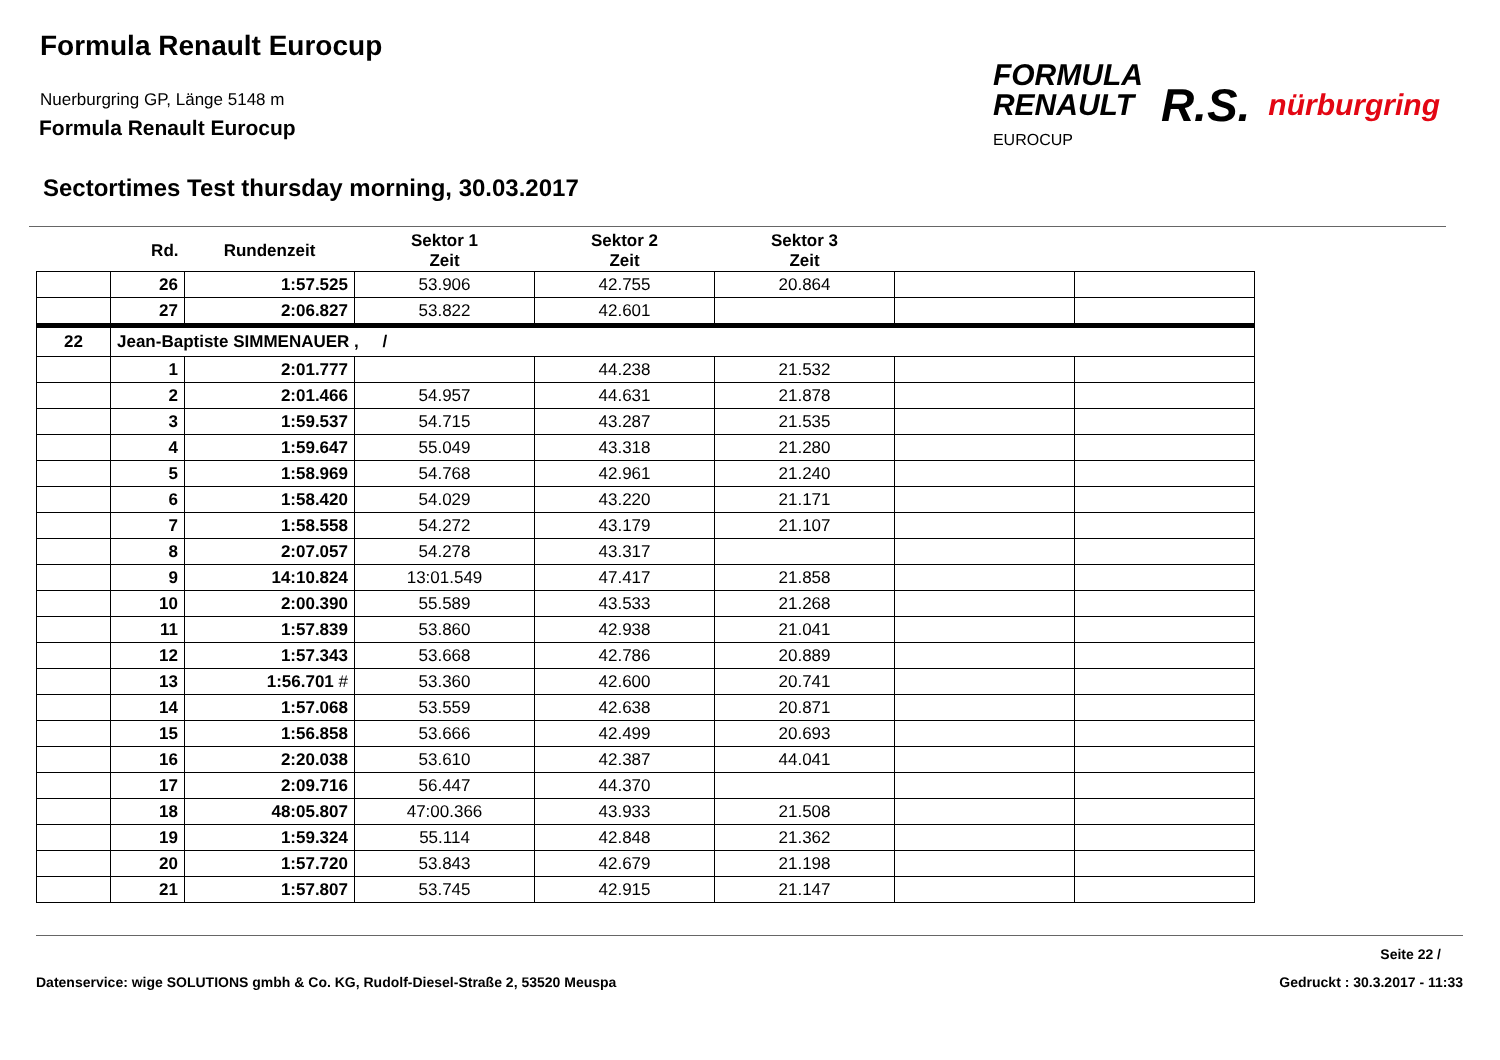Formula Renault Eurocup
Nuerburgring GP, Länge 5148 m
Formula Renault Eurocup
FORMULA
RENAULT
EUROCUP
R.S.
nürburgring
Sectortimes Test thursday morning, 30.03.2017
| | Rd. | Rundenzeit | Sektor 1 Zeit | Sektor 2 Zeit | Sektor 3 Zeit | | |
| --- | --- | --- | --- | --- | --- | --- | --- |
| | 26 | 1:57.525 | 53.906 | 42.755 | 20.864 | | |
| | 27 | 2:06.827 | 53.822 | 42.601 | | | |
| 22 | Jean-Baptiste SIMMENAUER , / | | | | | | |
| | 1 | 2:01.777 | | 44.238 | 21.532 | | |
| | 2 | 2:01.466 | 54.957 | 44.631 | 21.878 | | |
| | 3 | 1:59.537 | 54.715 | 43.287 | 21.535 | | |
| | 4 | 1:59.647 | 55.049 | 43.318 | 21.280 | | |
| | 5 | 1:58.969 | 54.768 | 42.961 | 21.240 | | |
| | 6 | 1:58.420 | 54.029 | 43.220 | 21.171 | | |
| | 7 | 1:58.558 | 54.272 | 43.179 | 21.107 | | |
| | 8 | 2:07.057 | 54.278 | 43.317 | | | |
| | 9 | 14:10.824 | 13:01.549 | 47.417 | 21.858 | | |
| | 10 | 2:00.390 | 55.589 | 43.533 | 21.268 | | |
| | 11 | 1:57.839 | 53.860 | 42.938 | 21.041 | | |
| | 12 | 1:57.343 | 53.668 | 42.786 | 20.889 | | |
| | 13 | 1:56.701 # | 53.360 | 42.600 | 20.741 | | |
| | 14 | 1:57.068 | 53.559 | 42.638 | 20.871 | | |
| | 15 | 1:56.858 | 53.666 | 42.499 | 20.693 | | |
| | 16 | 2:20.038 | 53.610 | 42.387 | 44.041 | | |
| | 17 | 2:09.716 | 56.447 | 44.370 | | | |
| | 18 | 48:05.807 | 47:00.366 | 43.933 | 21.508 | | |
| | 19 | 1:59.324 | 55.114 | 42.848 | 21.362 | | |
| | 20 | 1:57.720 | 53.843 | 42.679 | 21.198 | | |
| | 21 | 1:57.807 | 53.745 | 42.915 | 21.147 | | |
Seite 22 /
Datenservice: wige SOLUTIONS gmbh & Co. KG, Rudolf-Diesel-Straße 2, 53520 Meuspa Gedruckt : 30.3.2017 - 11:33